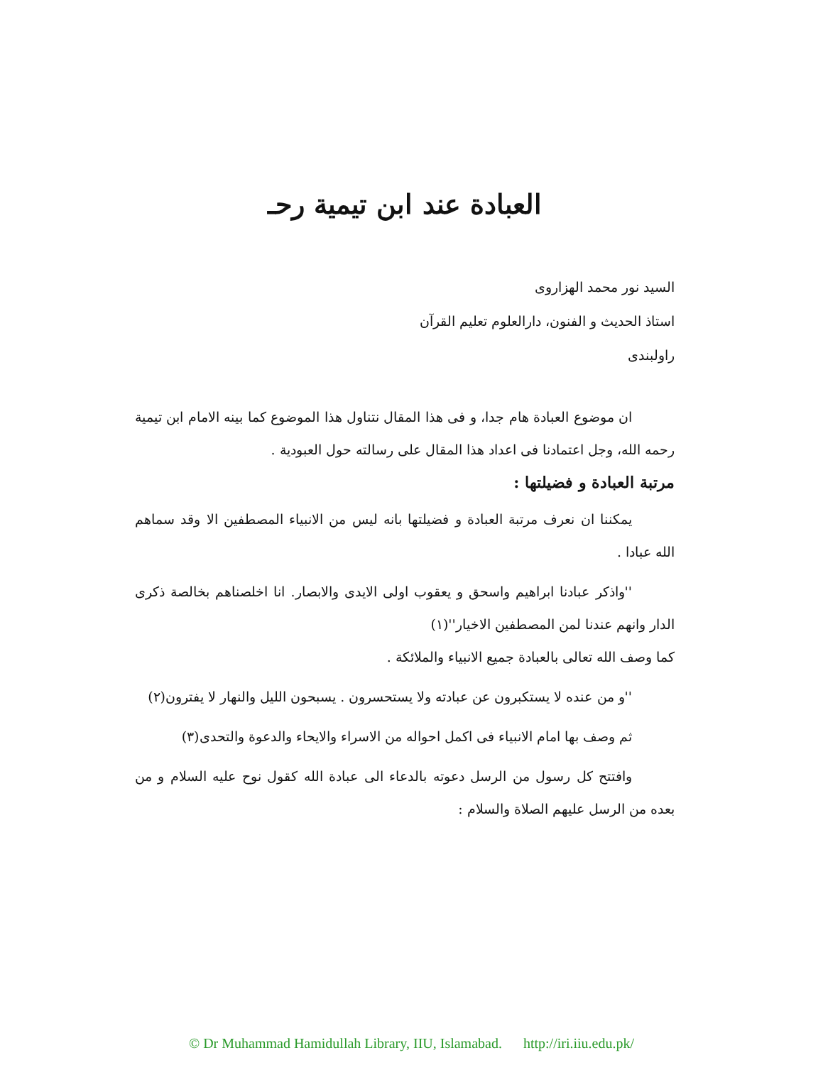العبادة عند ابن تيمية رحـ
السيد نور محمد الهزاروى
استاذ الحديث و الفنون، دارالعلوم تعليم القرآن
راولبندى
ان موضوع العبادة هام جدا، و فى هذا المقال نتناول هذا الموضوع كما بينه الامام ابن تيمية رحمه الله، وجل اعتمادنا فى اعداد هذا المقال على رسالته حول العبودية .
مرتبة العبادة و فضيلتها :
يمكننا ان نعرف مرتبة العبادة و فضيلتها بانه ليس من الانبياء المصطفين الا وقد سماهم الله عبادا .
''واذكر عبادنا ابراهيم واسحق و يعقوب اولى الايدى والابصار. انا اخلصناهم بخالصة ذكرى الدار وانهم عندنا لمن المصطفين الاخيار''(١)
كما وصف الله تعالى بالعبادة جميع الانبياء والملائكة .
''و من عنده لا يستكبرون عن عبادته ولا يستحسرون . يسبحون الليل والنهار لا يفترون(٢)
ثم وصف بها امام الانبياء فى اكمل احواله من الاسراء والايحاء والدعوة والتحدى(٣)
وافتتح كل رسول من الرسل دعوته بالدعاء الى عبادة الله كقول نوح عليه السلام و من بعده من الرسل عليهم الصلاة والسلام :
© Dr Muhammad Hamidullah Library, IIU, Islamabad. http://iri.iiu.edu.pk/